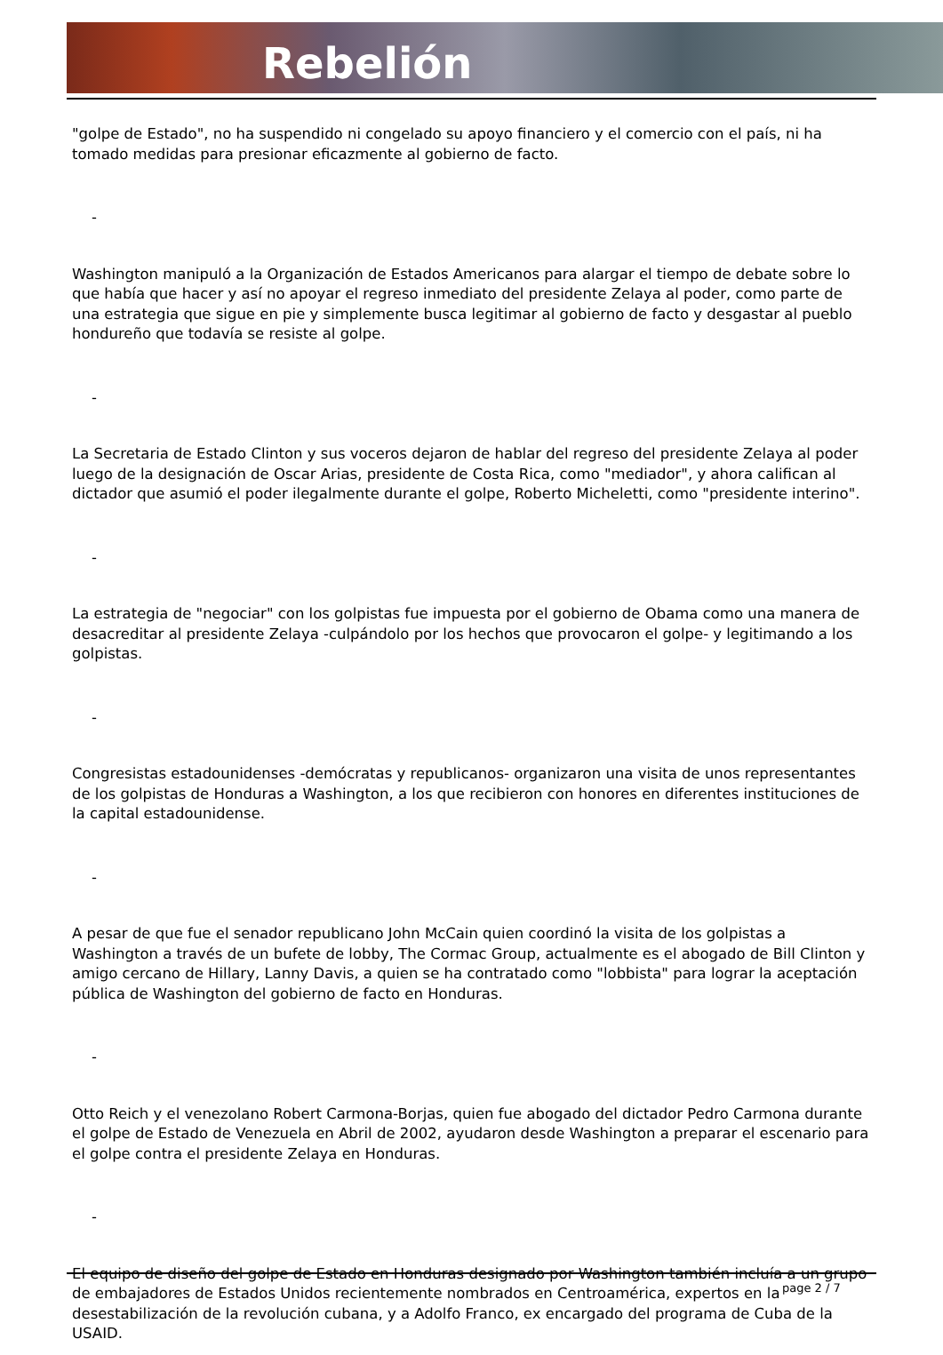Rebelión
"golpe de Estado", no ha suspendido ni congelado su apoyo financiero y el comercio con el país, ni ha tomado medidas para presionar eficazmente al gobierno de facto.
-
Washington manipuló a la Organización de Estados Americanos para alargar el tiempo de debate sobre lo que había que hacer y así no apoyar el regreso inmediato del presidente Zelaya al poder, como parte de una estrategia que sigue en pie y simplemente busca legitimar al gobierno de facto y desgastar al pueblo hondureño que todavía se resiste al golpe.
-
La Secretaria de Estado Clinton y sus voceros dejaron de hablar del regreso del presidente Zelaya al poder luego de la designación de Oscar Arias, presidente de Costa Rica, como "mediador", y ahora califican al dictador que asumió el poder ilegalmente durante el golpe, Roberto Micheletti, como "presidente interino".
-
La estrategia de "negociar" con los golpistas fue impuesta por el gobierno de Obama como una manera de desacreditar al presidente Zelaya -culpándolo por los hechos que provocaron el golpe- y legitimando a los golpistas.
-
Congresistas estadounidenses -demócratas y republicanos- organizaron una visita de unos representantes de los golpistas de Honduras a Washington, a los que recibieron con honores en diferentes instituciones de la capital estadounidense.
-
A pesar de que fue el senador republicano John McCain quien coordinó la visita de los golpistas a Washington a través de un bufete de lobby, The Cormac Group, actualmente es el abogado de Bill Clinton y amigo cercano de Hillary, Lanny Davis, a quien se ha contratado como "lobbista" para lograr la aceptación pública de Washington del gobierno de facto en Honduras.
-
Otto Reich y el venezolano Robert Carmona-Borjas, quien fue abogado del dictador Pedro Carmona durante el golpe de Estado de Venezuela en Abril de 2002, ayudaron desde Washington a preparar el escenario para el golpe contra el presidente Zelaya en Honduras.
-
El equipo de diseño del golpe de Estado en Honduras designado por Washington también incluía a un grupo de embajadores de Estados Unidos recientemente nombrados en Centroamérica, expertos en la desestabilización de la revolución cubana, y a Adolfo Franco, ex encargado del programa de Cuba de la USAID.
page 2 / 7